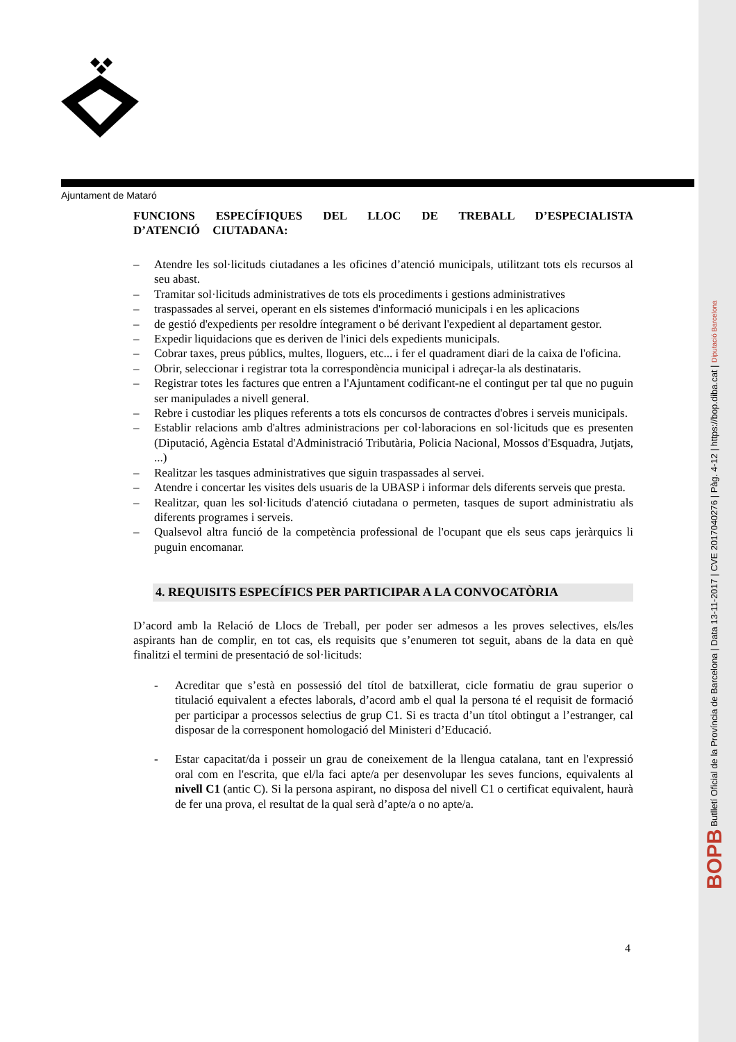Ajuntament de Mataró
FUNCIONS ESPECÍFIQUES DEL LLOC DE TREBALL D’ESPECIALISTA D’ATENCIÓ CIUTADANA:
– Atendre les sol·licituds ciutadanes a les oficines d’atenció municipals, utilitzant tots els recursos al seu abast.
– Tramitar sol·licituds administratives de tots els procediments i gestions administratives
– traspassades al servei, operant en els sistemes d'informació municipals i en les aplicacions
– de gestió d'expedients per resoldre íntegrament o bé derivant l'expedient al departament gestor.
– Expedir liquidacions que es deriven de l'inici dels expedients municipals.
– Cobrar taxes, preus públics, multes, lloguers, etc... i fer el quadrament diari de la caixa de l'oficina.
– Obrir, seleccionar i registrar tota la correspondència municipal i adreçar-la als destinataris.
– Registrar totes les factures que entren a l'Ajuntament codificant-ne el contingut per tal que no puguin ser manipulades a nivell general.
– Rebre i custodiar les pliques referents a tots els concursos de contractes d'obres i serveis municipals.
– Establir relacions amb d'altres administracions per col·laboracions en sol·licituds que es presenten (Diputació, Agència Estatal d'Administració Tributària, Policia Nacional, Mossos d'Esquadra, Jutjats, ...)
– Realitzar les tasques administratives que siguin traspassades al servei.
– Atendre i concertar les visites dels usuaris de la UBASP i informar dels diferents serveis que presta.
– Realitzar, quan les sol·licituds d'atenció ciutadana o permeten, tasques de suport administratiu als diferents programes i serveis.
– Qualsevol altra funció de la competència professional de l'ocupant que els seus caps jeràrquics li puguin encomanar.
4. REQUISITS ESPECÍFICS PER PARTICIPAR A LA CONVOCATÒRIA
D’acord amb la Relació de Llocs de Treball, per poder ser admesos a les proves selectives, els/les aspirants han de complir, en tot cas, els requisits que s’enumeren tot seguit, abans de la data en què finalitzi el termini de presentació de sol·licituds:
- Acreditar que s’està en possessió del títol de batxillerat, cicle formatiu de grau superior o titulació equivalent a efectes laborals, d’acord amb el qual la persona té el requisit de formació per participar a processos selectius de grup C1. Si es tracta d’un títol obtingut a l’estranger, cal disposar de la corresponent homologació del Ministeri d’Educació.
- Estar capacitat/da i posseir un grau de coneixement de la llengua catalana, tant en l'expressió oral com en l'escrita, que el/la faci apte/a per desenvolupar les seves funcions, equivalents al nivell C1 (antic C). Si la persona aspirant, no disposa del nivell C1 o certificat equivalent, haurà de fer una prova, el resultat de la qual serà d’apte/a o no apte/a.
4
BOPB Butlletí Oficial de la Província de Barcelona | Data 13-11-2017 | CVE 2017040276 | Pàg. 4-12 | https://bop.diba.cat | Diputació Barcelona